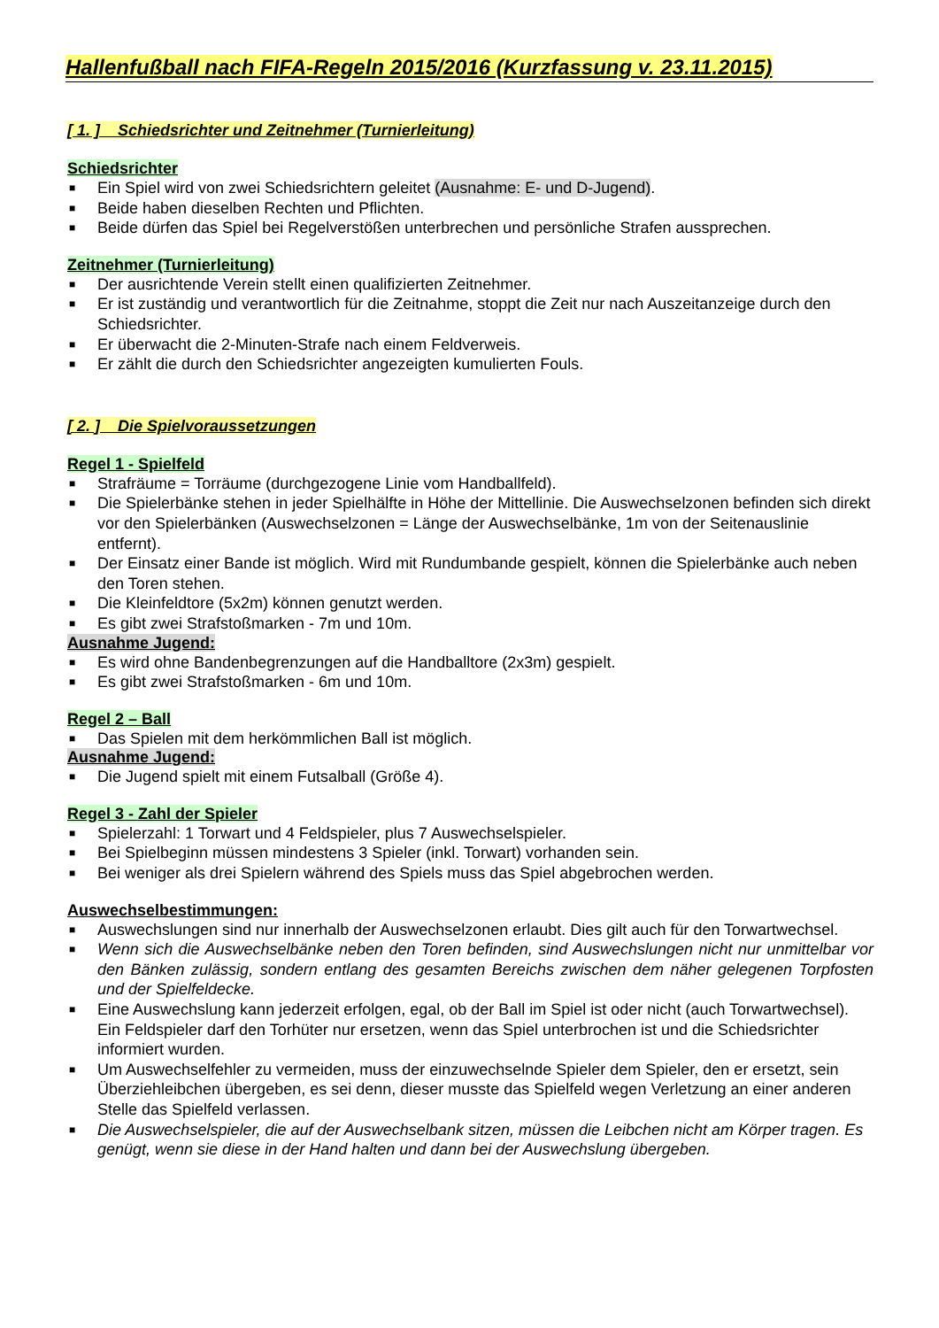Hallenfußball nach FIFA-Regeln 2015/2016 (Kurzfassung v. 23.11.2015)
[ 1. ] Schiedsrichter und Zeitnehmer (Turnierleitung)
Schiedsrichter
■ Ein Spiel wird von zwei Schiedsrichtern geleitet (Ausnahme: E- und D-Jugend).
■ Beide haben dieselben Rechten und Pflichten.
■ Beide dürfen das Spiel bei Regelverstößen unterbrechen und persönliche Strafen aussprechen.
Zeitnehmer (Turnierleitung)
■ Der ausrichtende Verein stellt einen qualifizierten Zeitnehmer.
■ Er ist zuständig und verantwortlich für die Zeitnahme, stoppt die Zeit nur nach Auszeitanzeige durch den Schiedsrichter.
■ Er überwacht die 2-Minuten-Strafe nach einem Feldverweis.
■ Er zählt die durch den Schiedsrichter angezeigten kumulierten Fouls.
[ 2. ] Die Spielvoraussetzungen
Regel 1 - Spielfeld
■ Strafräume = Torräume (durchgezogene Linie vom Handballfeld).
■ Die Spielerbänke stehen in jeder Spielhälfte in Höhe der Mittellinie. Die Auswechselzonen befinden sich direkt vor den Spielerbänken (Auswechselzonen = Länge der Auswechselbänke, 1m von der Seitenauslinie entfernt).
■ Der Einsatz einer Bande ist möglich. Wird mit Rundumbande gespielt, können die Spielerbänke auch neben den Toren stehen.
■ Die Kleinfeldtore (5x2m) können genutzt werden.
■ Es gibt zwei Strafstoßmarken - 7m und 10m.
Ausnahme Jugend:
■ Es wird ohne Bandenbegrenzungen auf die Handballtore (2x3m) gespielt.
■ Es gibt zwei Strafstoßmarken - 6m und 10m.
Regel 2 – Ball
■ Das Spielen mit dem herkömmlichen Ball ist möglich.
Ausnahme Jugend:
■ Die Jugend spielt mit einem Futsalball (Größe 4).
Regel 3 - Zahl der Spieler
■ Spielerzahl: 1 Torwart und 4 Feldspieler, plus 7 Auswechselspieler.
■ Bei Spielbeginn müssen mindestens 3 Spieler (inkl. Torwart) vorhanden sein.
■ Bei weniger als drei Spielern während des Spiels muss das Spiel abgebrochen werden.
Auswechselbestimmungen:
■ Auswechslungen sind nur innerhalb der Auswechselzonen erlaubt. Dies gilt auch für den Torwartwechsel.
■ Wenn sich die Auswechselbänke neben den Toren befinden, sind Auswechslungen nicht nur unmittelbar vor den Bänken zulässig, sondern entlang des gesamten Bereichs zwischen dem näher gelegenen Torpfosten und der Spielfeldecke.
■ Eine Auswechslung kann jederzeit erfolgen, egal, ob der Ball im Spiel ist oder nicht (auch Torwartwechsel). Ein Feldspieler darf den Torhüter nur ersetzen, wenn das Spiel unterbrochen ist und die Schiedsrichter informiert wurden.
■ Um Auswechselfehler zu vermeiden, muss der einzuwechselnde Spieler dem Spieler, den er ersetzt, sein Überziehleibchen übergeben, es sei denn, dieser musste das Spielfeld wegen Verletzung an einer anderen Stelle das Spielfeld verlassen.
■ Die Auswechselspieler, die auf der Auswechselbank sitzen, müssen die Leibchen nicht am Körper tragen. Es genügt, wenn sie diese in der Hand halten und dann bei der Auswechslung übergeben.